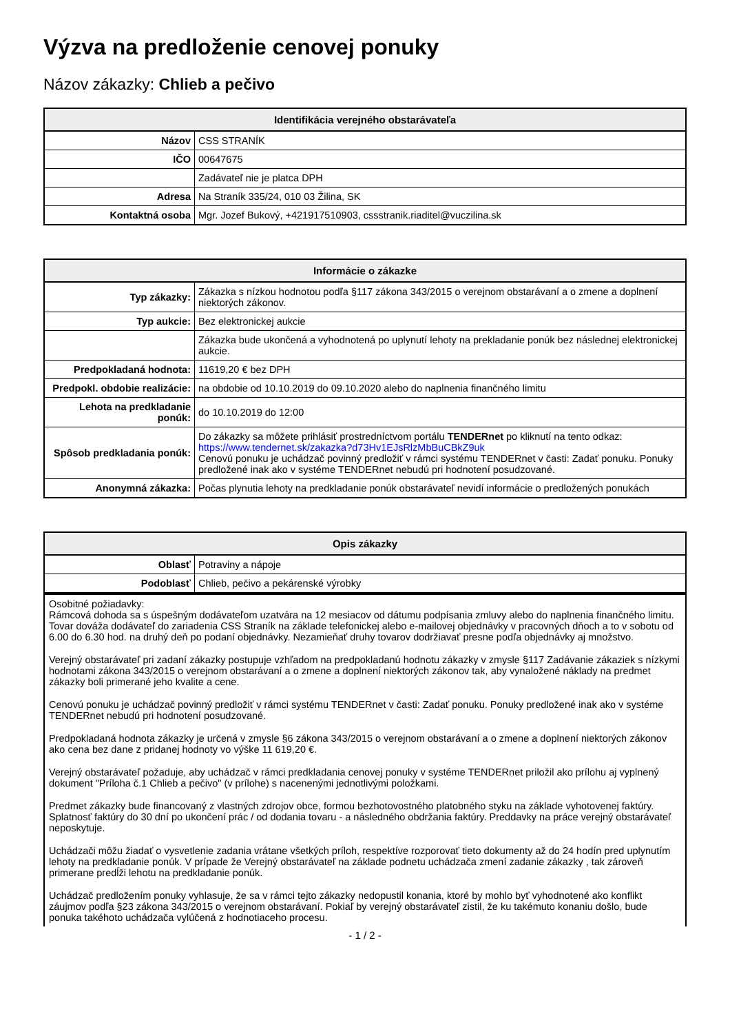Výzva na predloženie cenovej ponuky
Názov zákazky: Chlieb a pečivo
| Identifikácia verejného obstarávateľa | |
| --- | --- |
| Názov | CSS STRANÍK |
| IČO | 00647675 |
| | Zadávateľ nie je platca DPH |
| Adresa | Na Straník 335/24, 010 03 Žilina, SK |
| Kontaktná osoba | Mgr. Jozef Bukový, +421917510903, cssstranik.riaditel@vuczilina.sk |
| Informácie o zákazke | |
| --- | --- |
| Typ zákazky: | Zákazka s nízkou hodnotou podľa §117 zákona 343/2015 o verejnom obstarávaní a o zmene a doplnení niektorých zákonov. |
| Typ aukcie: | Bez elektronickej aukcie |
| | Zákazka bude ukončená a vyhodnotená po uplynutí lehoty na prekladanie ponúk bez následnej elektronickej aukcie. |
| Predpokladaná hodnota: | 11619,20 € bez DPH |
| Predpokl. obdobie realizácie: | na obdobie od 10.10.2019 do 09.10.2020 alebo do naplnenia finančného limitu |
| Lehota na predkladanie ponúk: | do 10.10.2019 do 12:00 |
| Spôsob predkladania ponúk: | Do zákazky sa môžete prihlásiť prostredníctvom portálu TENDERnet po kliknutí na tento odkaz: https://www.tendernet.sk/zakazka?d73Hv1EJsRlzMbBuCBkZ9uk Cenovú ponuku je uchádzač povinný predložiť v rámci systému TENDERnet v časti: Zadať ponuku. Ponuky predložené inak ako v systéme TENDERnet nebudú pri hodnotení posudzované. |
| Anonymná zákazka: | Počas plynutia lehoty na predkladanie ponúk obstarávateľ nevidí informácie o predložených ponukách |
| Opis zákazky | |
| --- | --- |
| Oblasť | Potraviny a nápoje |
| Podoblasť | Chlieb, pečivo a pekárenské výrobky |
Osobitné požiadavky:
Rámcová dohoda sa s úspešným dodávateľom uzatvára na 12 mesiacov od dátumu podpísania zmluvy alebo do naplnenia finančného limitu. Tovar dováža dodávateľ do zariadenia CSS Straník na základe telefonickej alebo e-mailovej objednávky v pracovných dňoch a to v sobotu od 6.00 do 6.30 hod. na druhý deň po podaní objednávky. Nezamieňať druhy tovarov dodržiavať presne podľa objednávky aj množstvo.
Verejný obstarávateľ pri zadaní zákazky postupuje vzhľadom na predpokladanú hodnotu zákazky v zmysle §117 Zadávanie zákaziek s nízkymi hodnotami zákona 343/2015 o verejnom obstarávaní a o zmene a doplnení niektorých zákonov tak, aby vynaložené náklady na predmet zákazky boli primerané jeho kvalite a cene.
Cenovú ponuku je uchádzač povinný predložiť v rámci systému TENDERnet v časti: Zadať ponuku. Ponuky predložené inak ako v systéme TENDERnet nebudú pri hodnotení posudzované.
Predpokladaná hodnota zákazky je určená v zmysle §6 zákona 343/2015 o verejnom obstarávaní a o zmene a doplnení niektorých zákonov ako cena bez dane z pridanej hodnoty vo výške 11 619,20 €.
Verejný obstarávateľ požaduje, aby uchádzač v rámci predkladania cenovej ponuky v systéme TENDERnet priložil ako prílohu aj vyplnený dokument "Príloha č.1 Chlieb a pečivo" (v prílohe) s nacenenými jednotlivými položkami.
Predmet zákazky bude financovaný z vlastných zdrojov obce, formou bezhotovostného platobného styku na základe vyhotovenej faktúry. Splatnosť faktúry do 30 dní po ukončení prác / od dodania tovaru - a následného obdržania faktúry. Preddavky na práce verejný obstarávateľ neposkytuje.
Uchádzači môžu žiadať o vysvetlenie zadania vrátane všetkých príloh, respektíve rozporovať tieto dokumenty až do 24 hodín pred uplynutím lehoty na predkladanie ponúk. V prípade že Verejný obstarávateľ na základe podnetu uchádzača zmení zadanie zákazky , tak zároveň primerane predĺži lehotu na predkladanie ponúk.
Uchádzač predložením ponuky vyhlasuje, že sa v rámci tejto zákazky nedopustil konania, ktoré by mohlo byť vyhodnotené ako konflikt záujmov podľa §23 zákona 343/2015 o verejnom obstarávaní. Pokiaľ by verejný obstarávateľ zistil, že ku takémuto konaniu došlo, bude ponuka takéhoto uchádzača vylúčená z hodnotiaceho procesu.
- 1 / 2 -